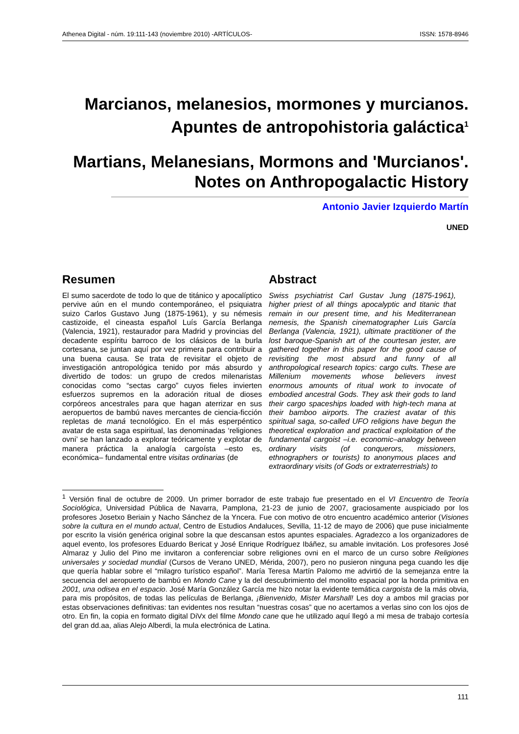Athenea Digital - núm. 19:111-143 (noviembre 2010) -ARTÍCULOS- ISSN: 1578-8946
Marcianos, melanesios, mormones y murcianos. Apuntes de antropohistoria galáctica<sup>1</sup>
Martians, Melanesians, Mormons and 'Murcianos'. Notes on Anthropogalactic History
Antonio Javier Izquierdo Martín
UNED
Resumen
El sumo sacerdote de todo lo que de titánico y apocalíptico pervive aún en el mundo contemporáneo, el psiquiatra suizo Carlos Gustavo Jung (1875-1961), y su némesis castizoide, el cineasta español Luís García Berlanga (Valencia, 1921), restaurador para Madrid y provincias del decadente espíritu barroco de los clásicos de la burla cortesana, se juntan aquí por vez primera para contribuir a una buena causa. Se trata de revisitar el objeto de investigación antropológica tenido por más absurdo y divertido de todos: un grupo de credos milenaristas conocidas como “sectas cargo” cuyos fieles invierten esfuerzos supremos en la adoración ritual de dioses corpóreos ancestrales para que hagan aterrizar en sus aeropuertos de bambú naves mercantes de ciencia-ficción repletas de maná tecnológico. En el más esperpéntico avatar de esta saga espiritual, las denominadas ‘religiones ovni’ se han lanzado a explorar teóricamente y explotar de manera práctica la analogía cargoísta –esto es, económica– fundamental entre visitas ordinarias (de
Abstract
Swiss psychiatrist Carl Gustav Jung (1875-1961), higher priest of all things apocalyptic and titanic that remain in our present time, and his Mediterranean nemesis, the Spanish cinematographer Luis García Berlanga (Valencia, 1921), ultimate practitioner of the lost baroque-Spanish art of the courtesan jester, are gathered together in this paper for the good cause of revisiting the most absurd and funny of all anthropological research topics: cargo cults. These are Millenium movements whose believers invest enormous amounts of ritual work to invocate of embodied ancestral Gods. They ask their gods to land their cargo spaceships loaded with high-tech mana at their bamboo airports. The craziest avatar of this spiritual saga, so-called UFO religions have begun the theoretical exploration and practical exploitation of the fundamental cargoist –i.e. economic–analogy between ordinary visits (of conquerors, missioners, ethnographers or tourists) to anonymous places and extraordinary visits (of Gods or extraterrestrials) to
<sup>1</sup> Versión final de octubre de 2009. Un primer borrador de este trabajo fue presentado en el VI Encuentro de Teoría Sociológica, Universidad Pública de Navarra, Pamplona, 21-23 de junio de 2007, graciosamente auspiciado por los profesores Josetxo Beriain y Nacho Sánchez de la Yncera. Fue con motivo de otro encuentro académico anterior (Visiones sobre la cultura en el mundo actual, Centro de Estudios Andaluces, Sevilla, 11-12 de mayo de 2006) que puse inicialmente por escrito la visión genérica original sobre la que descansan estos apuntes espaciales. Agradezco a los organizadores de aquel evento, los profesores Eduardo Bericat y José Enrique Rodríguez Ibáñez, su amable invitación. Los profesores José Almaraz y Julio del Pino me invitaron a conferenciar sobre religiones ovni en el marco de un curso sobre Religiones universales y sociedad mundial (Cursos de Verano UNED, Mérida, 2007), pero no pusieron ninguna pega cuando les dije que quería hablar sobre el “milagro turístico español”. María Teresa Martín Palomo me advirtió de la semejanza entre la secuencia del aeropuerto de bambú en Mondo Cane y la del descubrimiento del monolito espacial por la horda primitiva en 2001, una odisea en el espacio. José María González García me hizo notar la evidente temática cargoista de la más obvia, para mis propósitos, de todas las películas de Berlanga, ¡Bienvenido, Mister Marshall! Les doy a ambos mil gracias por estas observaciones definitivas: tan evidentes nos resultan “nuestras cosas” que no acertamos a verlas sino con los ojos de otro. En fin, la copia en formato digital DiVx del filme Mondo cane que he utilizado aquí llegó a mi mesa de trabajo cortesía del gran dd.aa, alias Alejo Alberdi, la mula electrónica de Latina.
111